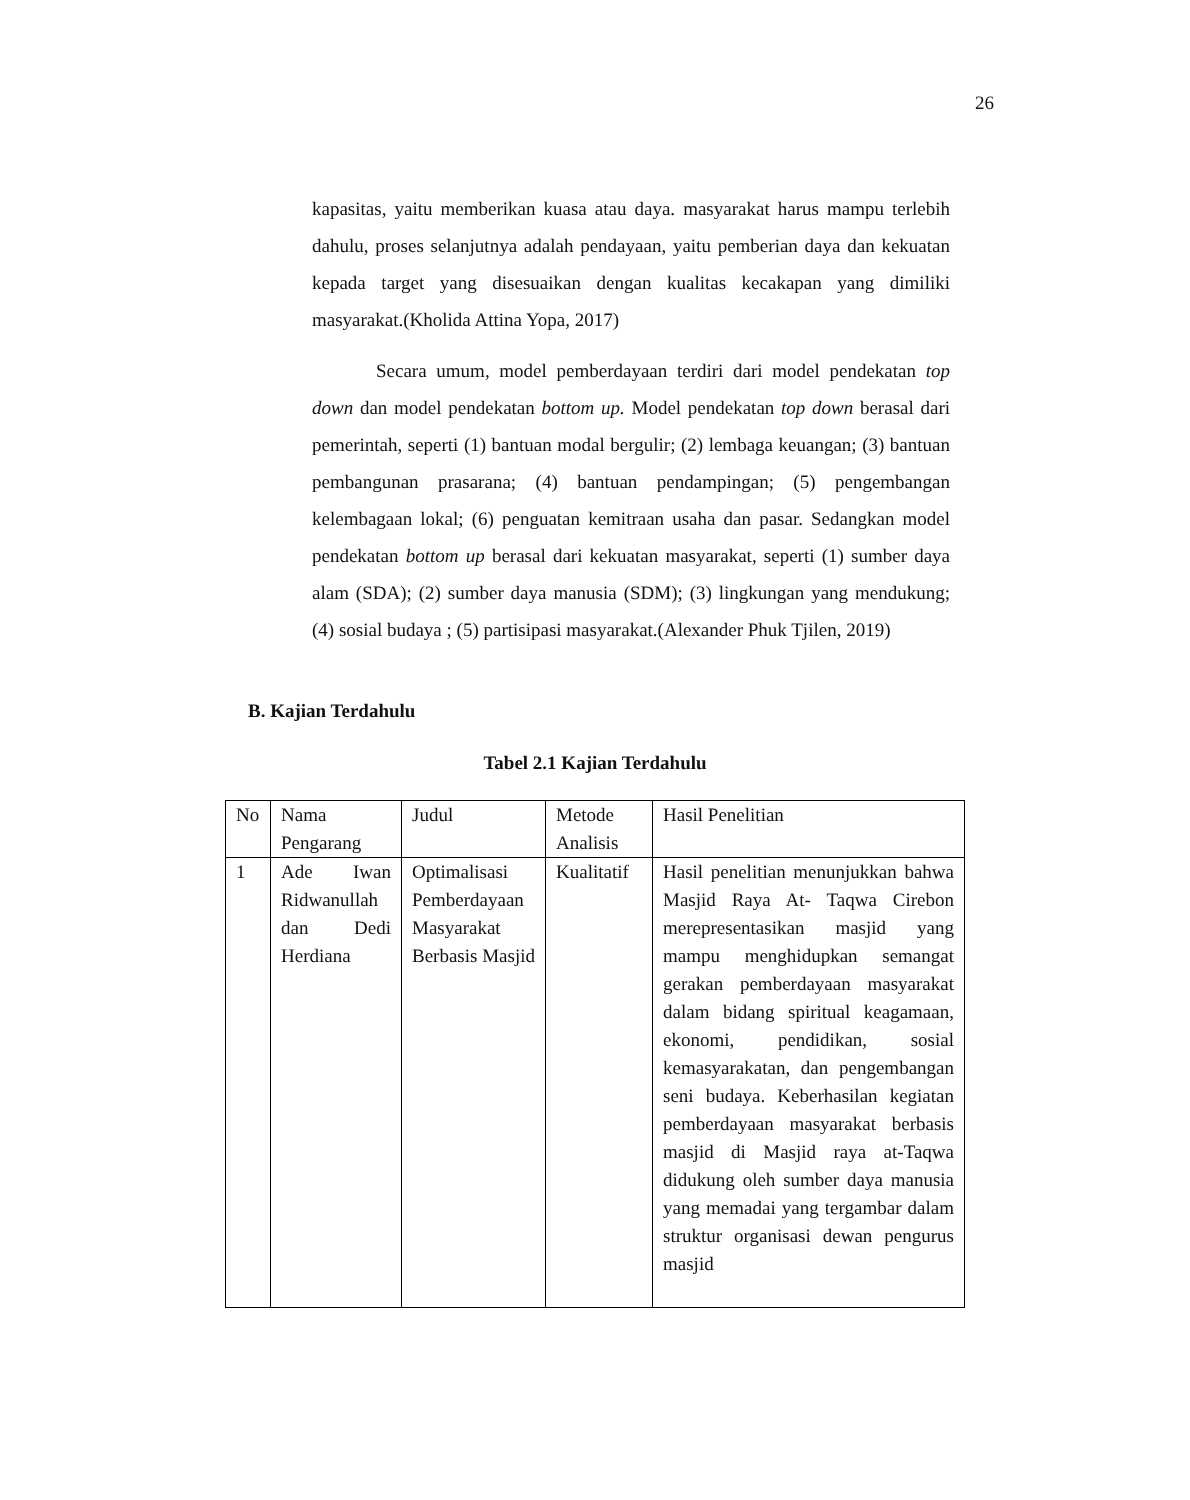26
kapasitas, yaitu memberikan kuasa atau daya. masyarakat harus mampu terlebih dahulu, proses selanjutnya adalah pendayaan, yaitu pemberian daya dan kekuatan kepada target yang disesuaikan dengan kualitas kecakapan yang dimiliki masyarakat.(Kholida Attina Yopa, 2017)
Secara umum, model pemberdayaan terdiri dari model pendekatan top down dan model pendekatan bottom up. Model pendekatan top down berasal dari pemerintah, seperti (1) bantuan modal bergulir; (2) lembaga keuangan; (3) bantuan pembangunan prasarana; (4) bantuan pendampingan; (5) pengembangan kelembagaan lokal; (6) penguatan kemitraan usaha dan pasar. Sedangkan model pendekatan bottom up berasal dari kekuatan masyarakat, seperti (1) sumber daya alam (SDA); (2) sumber daya manusia (SDM); (3) lingkungan yang mendukung; (4) sosial budaya ; (5) partisipasi masyarakat.(Alexander Phuk Tjilen, 2019)
B. Kajian Terdahulu
Tabel 2.1 Kajian Terdahulu
| No | Nama Pengarang | Judul | Metode Analisis | Hasil Penelitian |
| --- | --- | --- | --- | --- |
| 1 | Ade Iwan Ridwanullah dan Dedi Herdiana | Optimalisasi Pemberdayaan Masyarakat Berbasis Masjid | Kualitatif | Hasil penelitian menunjukkan bahwa Masjid Raya At- Taqwa Cirebon merepresentasikan masjid yang mampu menghidupkan semangat gerakan pemberdayaan masyarakat dalam bidang spiritual keagamaan, ekonomi, pendidikan, sosial kemasyarakatan, dan pengembangan seni budaya. Keberhasilan kegiatan pemberdayaan masyarakat berbasis masjid di Masjid raya at-Taqwa didukung oleh sumber daya manusia yang memadai yang tergambar dalam struktur organisasi dewan pengurus masjid |